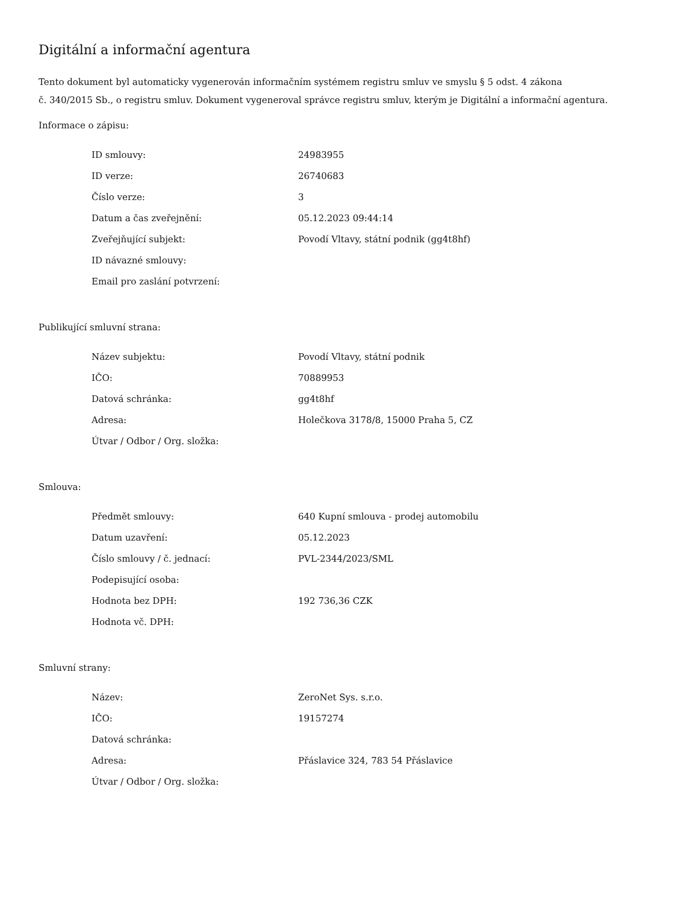Digitální a informační agentura
Tento dokument byl automaticky vygenerován informačním systémem registru smluv ve smyslu § 5 odst. 4 zákona
č. 340/2015 Sb., o registru smluv. Dokument vygeneroval správce registru smluv, kterým je Digitální a informační agentura.
Informace o zápisu:
| ID smlouvy: | 24983955 |
| ID verze: | 26740683 |
| Číslo verze: | 3 |
| Datum a čas zveřejnění: | 05.12.2023 09:44:14 |
| Zveřejňující subjekt: | Povodí Vltavy, státní podnik (gg4t8hf) |
| ID návazné smlouvy: | |
| Email pro zaslání potvrzení: | |
Publikující smluvní strana:
| Název subjektu: | Povodí Vltavy, státní podnik |
| IČO: | 70889953 |
| Datová schránka: | gg4t8hf |
| Adresa: | Holečkova 3178/8, 15000 Praha 5, CZ |
| Útvar / Odbor / Org. složka: | |
Smlouva:
| Předmět smlouvy: | 640 Kupní smlouva - prodej automobilu |
| Datum uzavření: | 05.12.2023 |
| Číslo smlouvy / č. jednací: | PVL-2344/2023/SML |
| Podepisující osoba: | |
| Hodnota bez DPH: | 192 736,36 CZK |
| Hodnota vč. DPH: | |
Smluvní strany:
| Název: | ZeroNet Sys. s.r.o. |
| IČO: | 19157274 |
| Datová schránka: | |
| Adresa: | Přáslavice 324, 783 54 Přáslavice |
| Útvar / Odbor / Org. složka: | |